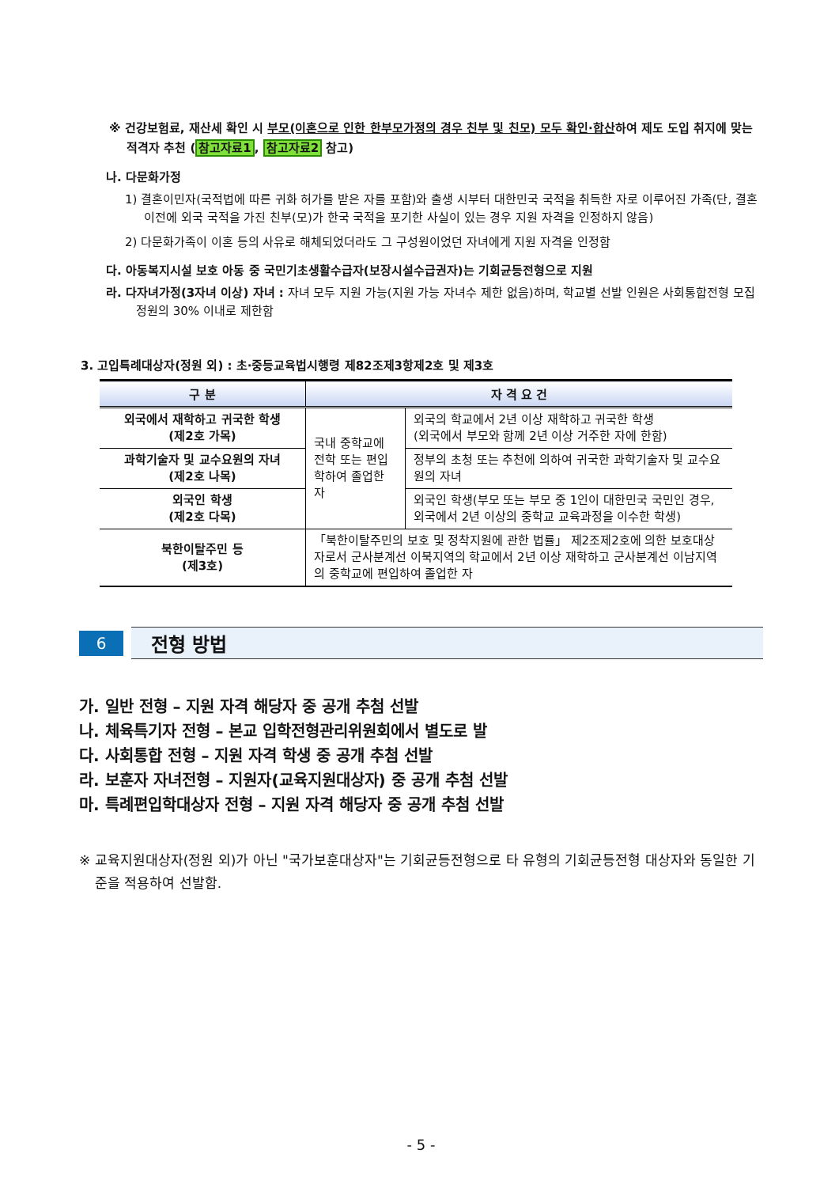※ 건강보험료, 재산세 확인 시 부모(이혼으로 인한 한부모가정의 경우 친부 및 친모) 모두 확인·합산하여 제도 도입 취지에 맞는 적격자 추천 (참고자료1, 참고자료2 참고)
나. 다문화가정
1) 결혼이민자(국적법에 따른 귀화 허가를 받은 자를 포함)와 출생 시부터 대한민국 국적을 취득한 자로 이루어진 가족(단, 결혼 이전에 외국 국적을 가진 친부(모)가 한국 국적을 포기한 사실이 있는 경우 지원 자격을 인정하지 않음)
2) 다문화가족이 이혼 등의 사유로 해체되었더라도 그 구성원이었던 자녀에게 지원 자격을 인정함
다. 아동복지시설 보호 아동 중 국민기초생활수급자(보장시설수급권자)는 기회균등전형으로 지원
라. 다자녀가정(3자녀 이상) 자녀 : 자녀 모두 지원 가능(지원 가능 자녀수 제한 없음)하며, 학교별 선발 인원은 사회통합전형 모집 정원의 30% 이내로 제한함
3. 고입특례대상자(정원 외) : 초·중등교육법시행령 제82조제3항제2호 및 제3호
| 구 분 | 자 격 요 건 | |
| --- | --- | --- |
| 외국에서 재학하고 귀국한 학생 (제2호 가목) | 국내 중학교에 전학 또는 편입학하여 졸업한 자 | 외국의 학교에서 2년 이상 재학하고 귀국한 학생 (외국에서 부모와 함께 2년 이상 거주한 자에 한함) |
| 과학기술자 및 교수요원의 자녀 (제2호 나목) | | 정부의 초청 또는 추천에 의하여 귀국한 과학기술자 및 교수요원의 자녀 |
| 외국인 학생 (제2호 다목) | | 외국인 학생(부모 또는 부모 중 1인이 대한민국 국민인 경우, 외국에서 2년 이상의 중학교 교육과정을 이수한 학생) |
| 북한이탈주민 등 (제3호) | 「북한이탈주민의 보호 및 정착지원에 관한 법률」 제2조제2호에 의한 보호대상자로서 군사분계선 이북지역의 학교에서 2년 이상 재학하고 군사분계선 이남지역의 중학교에 편입하여 졸업한 자 | |
6
전형 방법
가. 일반 전형 – 지원 자격 해당자 중 공개 추첨 선발
나. 체육특기자 전형 – 본교 입학전형관리위원회에서 별도로 발
다. 사회통합 전형 – 지원 자격 학생 중 공개 추첨 선발
라. 보훈자 자녀전형 – 지원자(교육지원대상자) 중 공개 추첨 선발
마. 특례편입학대상자 전형 – 지원 자격 해당자 중 공개 추첨 선발
※ 교육지원대상자(정원 외)가 아닌 "국가보훈대상자"는 기회균등전형으로 타 유형의 기회균등전형 대상자와 동일한 기준을 적용하여 선발함.
- 5 -